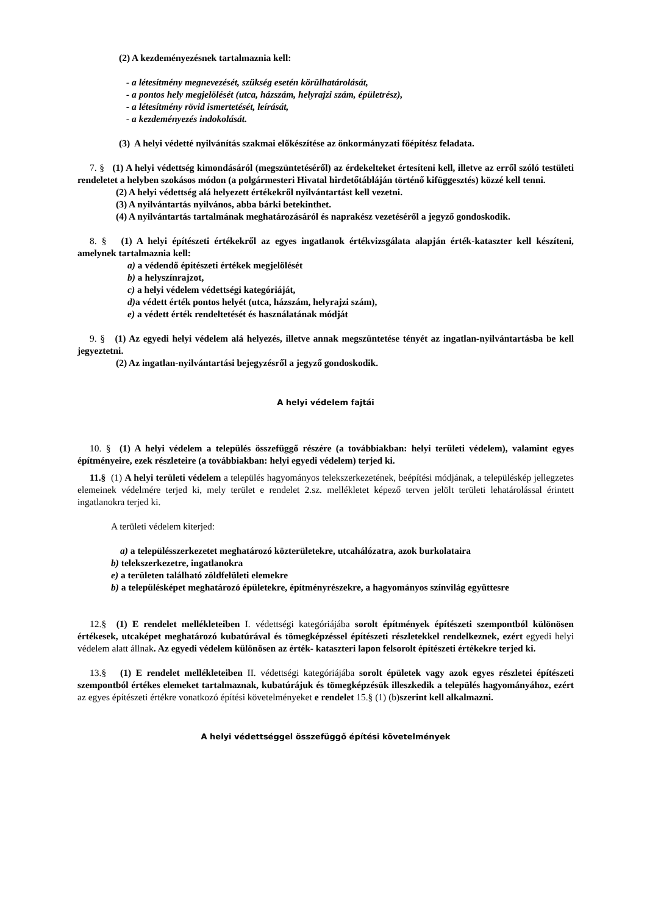(2) A kezdeményezésnek tartalmaznia kell:
- a létesítmény megnevezését, szükség esetén körülhatárolását,
- a pontos hely megjelölését (utca, házszám, helyrajzi szám, épületrész),
- a létesítmény rövid ismertetését, leírását,
- a kezdeményezés indokolását.
(3) A helyi védetté nyilvánítás szakmai előkészítése az önkormányzati főépítész feladata.
7. § (1) A helyi védettség kimondásáról (megszüntetéséről) az érdekelteket értesíteni kell, illetve az erről szóló testületi rendeletet a helyben szokásos módon (a polgármesteri Hivatal hirdetőtábláján történő kifüggesztés) közzé kell tenni.
(2) A helyi védettség alá helyezett értékekről nyilvántartást kell vezetni.
(3) A nyilvántartás nyilvános, abba bárki betekinthet.
(4) A nyilvántartás tartalmának meghatározásáról és naprakész vezetéséről a jegyző gondoskodik.
8. § (1) A helyi építészeti értékekről az egyes ingatlanok értékvizsgálata alapján érték-kataszter kell készíteni, amelynek tartalmaznia kell:
a) a védendő építészeti értékek megjelölését
b) a helyszínrajzot,
c) a helyi védelem védettségi kategóriáját,
d) a védett érték pontos helyét (utca, házszám, helyrajzi szám),
e) a védett érték rendeltetését és használatának módját
9. § (1) Az egyedi helyi védelem alá helyezés, illetve annak megszüntetése tényét az ingatlan-nyilvántartásba be kell jegyeztetni.
(2) Az ingatlan-nyilvántartási bejegyzésről a jegyző gondoskodik.
A helyi védelem fajtái
10. § (1) A helyi védelem a település összefüggő részére (a továbbiakban: helyi területi védelem), valamint egyes építményeire, ezek részleteire (a továbbiakban: helyi egyedi védelem) terjed ki.
11.§ (1) A helyi területi védelem a település hagyományos telekszerkezetének, beépítési módjának, a településkép jellegzetes elemeinek védelmére terjed ki, mely terület e rendelet 2.sz. mellékletet képező terven jelölt területi lehatárolással érintett ingatlanokra terjed ki.
A területi védelem kiterjed:
a) a településszerkezetet meghatározó közterületekre, utcahálózatra, azok burkolataira
b) telekszerkezetre, ingatlanokra
e) a területen található zöldfelületi elemekre
b) a településképet meghatározó épületekre, építményrészekre, a hagyományos színvilág együttesre
12.§ (1) E rendelet mellékleteiben I. védettségi kategóriájába sorolt építmények építészeti szempontból különösen értékesek, utcaképet meghatározó kubatúrával és tömegképzéssel építészeti részletekkel rendelkeznek, ezért egyedi helyi védelem alatt állnak. Az egyedi védelem különösen az érték- kataszteri lapon felsorolt építészeti értékekre terjed ki.
13.§ (1) E rendelet mellékleteiben II. védettségi kategóriájába sorolt épületek vagy azok egyes részletei építészeti szempontból értékes elemeket tartalmaznak, kubatúrájuk és tömegképzésük illeszkedik a település hagyományához, ezért az egyes építészeti értékre vonatkozó építési követelményeket e rendelet 15.§ (1) (b)szerint kell alkalmazni.
A helyi védettséggel összefüggő építési követelmények